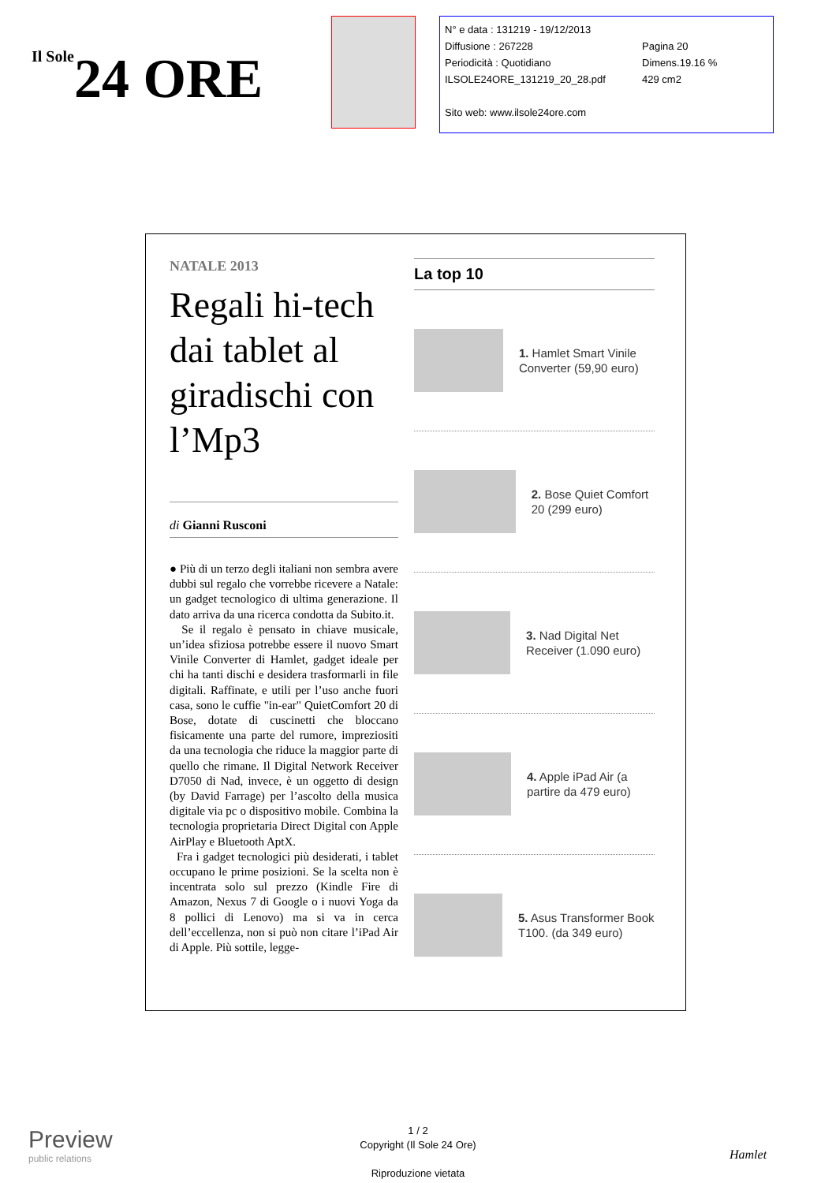Il Sole24 ORE
N° e data : 131219 - 19/12/2013
Diffusione : 267228 Pagina 20
Periodicità : Quotidiano Dimens.19.16 %
ILSOLE24ORE_131219_20_28.pdf 429 cm2
Sito web: www.ilsole24ore.com
NATALE 2013
Regali hi-tech dai tablet al giradischi con l’Mp3
di Gianni Rusconi
● Più di un terzo degli italiani non sembra avere dubbi sul regalo che vorrebbe ricevere a Natale: un gadget tecnologico di ultima generazione. Il dato arriva da una ricerca condotta da Subito.it.
Se il regalo è pensato in chiave musicale, un’idea sfiziosa potrebbe essere il nuovo Smart Vinile Converter di Hamlet, gadget ideale per chi ha tanti dischi e desidera trasformarli in file digitali. Raffinate, e utili per l’uso anche fuori casa, sono le cuffie "in-ear" QuietComfort 20 di Bose, dotate di cuscinetti che bloccano fisicamente una parte del rumore, impreziositi da una tecnologia che riduce la maggior parte di quello che rimane. Il Digital Network Receiver D7050 di Nad, invece, è un oggetto di design (by David Farrage) per l’ascolto della musica digitale via pc o dispositivo mobile. Combina la tecnologia proprietaria Direct Digital con Apple AirPlay e Bluetooth AptX.
Fra i gadget tecnologici più desiderati, i tablet occupano le prime posizioni. Se la scelta non è incentrata solo sul prezzo (Kindle Fire di Amazon, Nexus 7 di Google o i nuovi Yoga da 8 pollici di Lenovo) ma si va in cerca dell’eccellenza, non si può non citare l’iPad Air di Apple. Più sottile, legge-
La top 10
1. Hamlet Smart Vinile Converter (59,90 euro)
2. Bose Quiet Comfort 20 (299 euro)
3. Nad Digital Net Receiver (1.090 euro)
4. Apple iPad Air (a partire da 479 euro)
5. Asus Transformer Book T100. (da 349 euro)
Preview
public relations
1 / 2
Copyright (Il Sole 24 Ore)
Riproduzione vietata
Hamlet